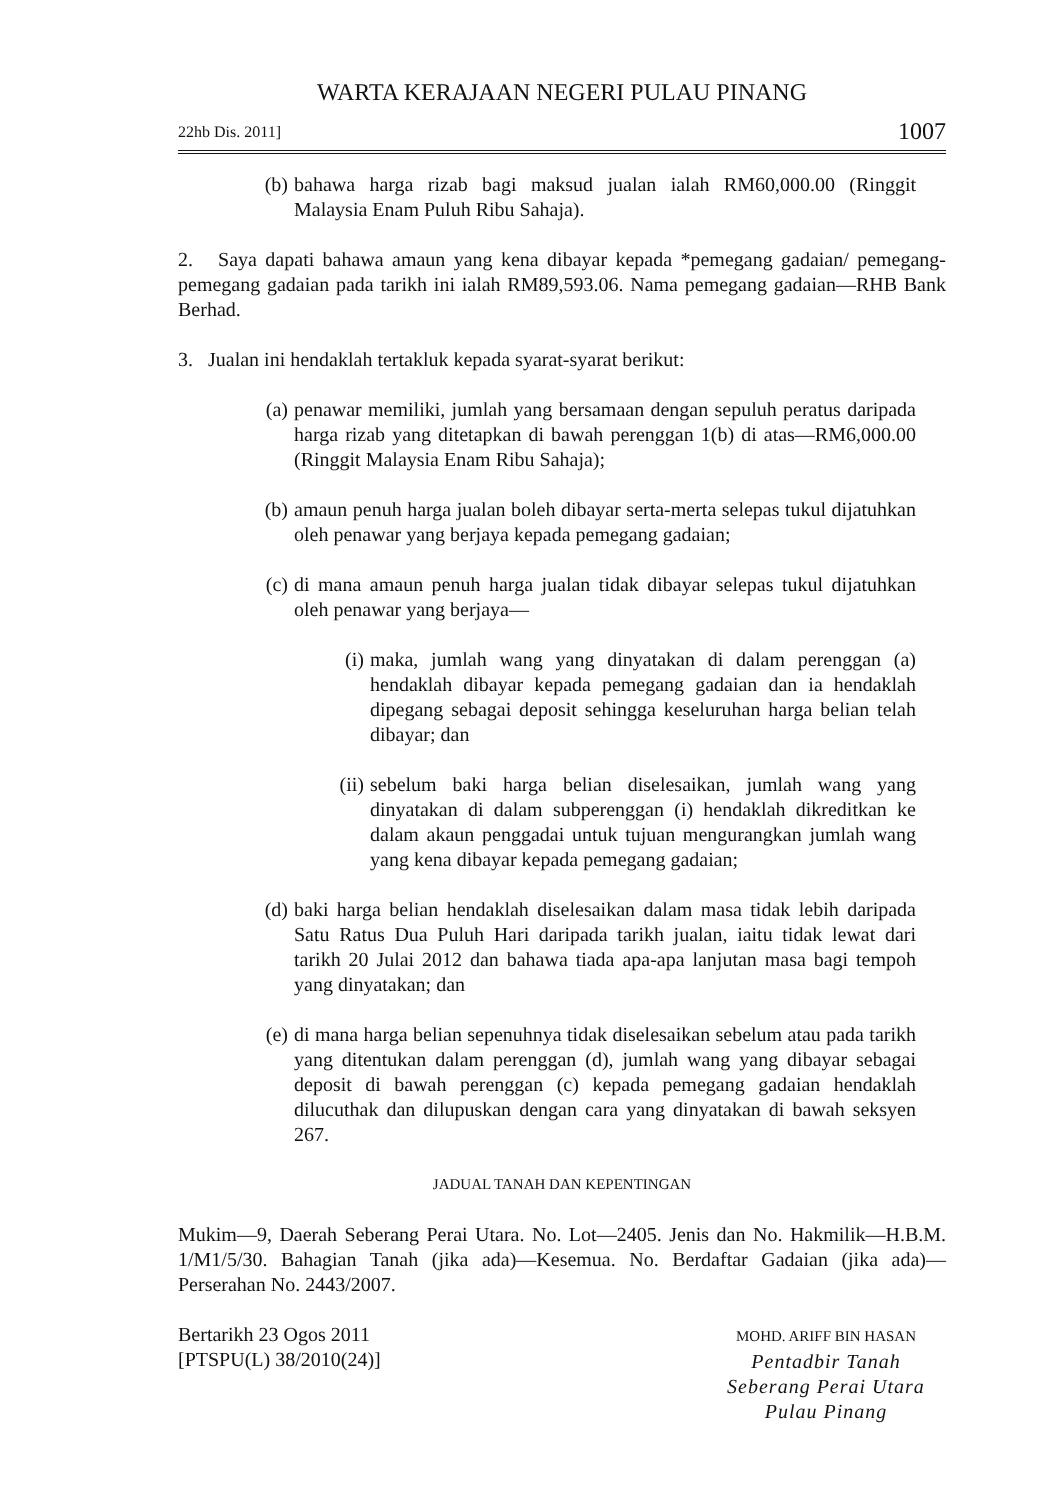WARTA KERAJAAN NEGERI PULAU PINANG
22hb Dis. 2011] 1007
(b) bahawa harga rizab bagi maksud jualan ialah RM60,000.00 (Ringgit Malaysia Enam Puluh Ribu Sahaja).
2. Saya dapati bahawa amaun yang kena dibayar kepada *pemegang gadaian/ pemegang-pemegang gadaian pada tarikh ini ialah RM89,593.06. Nama pemegang gadaian—RHB Bank Berhad.
3. Jualan ini hendaklah tertakluk kepada syarat-syarat berikut:
(a) penawar memiliki, jumlah yang bersamaan dengan sepuluh peratus daripada harga rizab yang ditetapkan di bawah perenggan 1(b) di atas—RM6,000.00 (Ringgit Malaysia Enam Ribu Sahaja);
(b) amaun penuh harga jualan boleh dibayar serta-merta selepas tukul dijatuhkan oleh penawar yang berjaya kepada pemegang gadaian;
(c) di mana amaun penuh harga jualan tidak dibayar selepas tukul dijatuhkan oleh penawar yang berjaya—
(i) maka, jumlah wang yang dinyatakan di dalam perenggan (a) hendaklah dibayar kepada pemegang gadaian dan ia hendaklah dipegang sebagai deposit sehingga keseluruhan harga belian telah dibayar; dan
(ii) sebelum baki harga belian diselesaikan, jumlah wang yang dinyatakan di dalam subperenggan (i) hendaklah dikreditkan ke dalam akaun penggadai untuk tujuan mengurangkan jumlah wang yang kena dibayar kepada pemegang gadaian;
(d) baki harga belian hendaklah diselesaikan dalam masa tidak lebih daripada Satu Ratus Dua Puluh Hari daripada tarikh jualan, iaitu tidak lewat dari tarikh 20 Julai 2012 dan bahawa tiada apa-apa lanjutan masa bagi tempoh yang dinyatakan; dan
(e) di mana harga belian sepenuhnya tidak diselesaikan sebelum atau pada tarikh yang ditentukan dalam perenggan (d), jumlah wang yang dibayar sebagai deposit di bawah perenggan (c) kepada pemegang gadaian hendaklah dilucuthak dan dilupuskan dengan cara yang dinyatakan di bawah seksyen 267.
JADUAL TANAH DAN KEPENTINGAN
Mukim—9, Daerah Seberang Perai Utara. No. Lot—2405. Jenis dan No. Hakmilik—H.B.M. 1/M1/5/30. Bahagian Tanah (jika ada)—Kesemua. No. Berdaftar Gadaian (jika ada)—Perserahan No. 2443/2007.
Bertarikh 23 Ogos 2011
[PTSPU(L) 38/2010(24)]
MOHD. ARIFF BIN HASAN
Pentadbir Tanah
Seberang Perai Utara
Pulau Pinang